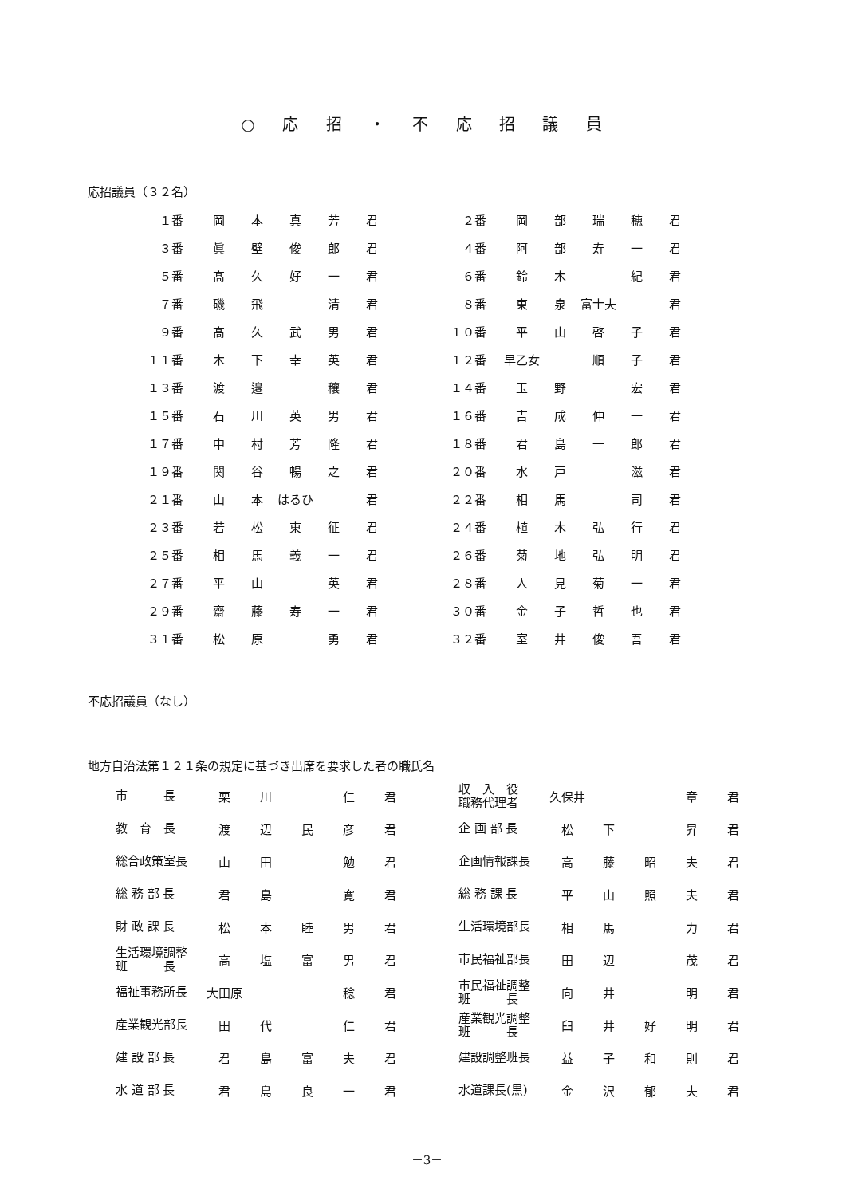○ 応 招 ・ 不 応 招 議 員
応招議員（３２名）
| １番 | 岡 | 本 | 真 | 芳 | 君 | ２番 | 岡 | 部 | 瑞 | 穂 | 君 |
| ３番 | 眞 | 壁 | 俊 | 郎 | 君 | ４番 | 阿 | 部 | 寿 | 一 | 君 |
| ５番 | 髙 | 久 | 好 | 一 | 君 | ６番 | 鈴 | 木 | | 紀 | 君 |
| ７番 | 磯 | 飛 | | 清 | 君 | ８番 | 東 | 泉 | 富士夫 | | 君 |
| ９番 | 髙 | 久 | 武 | 男 | 君 | １０番 | 平 | 山 | 啓 | 子 | 君 |
| １１番 | 木 | 下 | 幸 | 英 | 君 | １２番 | 早乙女 | | 順 | 子 | 君 |
| １３番 | 渡 | 邉 | | 穰 | 君 | １４番 | 玉 | 野 | | 宏 | 君 |
| １５番 | 石 | 川 | 英 | 男 | 君 | １６番 | 吉 | 成 | 伸 | 一 | 君 |
| １７番 | 中 | 村 | 芳 | 隆 | 君 | １８番 | 君 | 島 | 一 | 郎 | 君 |
| １９番 | 関 | 谷 | 暢 | 之 | 君 | ２０番 | 水 | 戸 | | 滋 | 君 |
| ２１番 | 山 | 本 | はるひ | | 君 | ２２番 | 相 | 馬 | | 司 | 君 |
| ２３番 | 若 | 松 | 東 | 征 | 君 | ２４番 | 植 | 木 | 弘 | 行 | 君 |
| ２５番 | 相 | 馬 | 義 | 一 | 君 | ２６番 | 菊 | 地 | 弘 | 明 | 君 |
| ２７番 | 平 | 山 | | 英 | 君 | ２８番 | 人 | 見 | 菊 | 一 | 君 |
| ２９番 | 齋 | 藤 | 寿 | 一 | 君 | ３０番 | 金 | 子 | 哲 | 也 | 君 |
| ３１番 | 松 | 原 | | 勇 | 君 | ３２番 | 室 | 井 | 俊 | 吾 | 君 |
不応招議員（なし）
地方自治法第１２１条の規定に基づき出席を要求した者の職氏名
| 市 長 | 栗 | 川 | | 仁 | 君 | | 収 入 役 職務代理者 | 久保井 | | | 章 | 君 |
| 教 育 長 | 渡 | 辺 | 民 | 彦 | 君 | | 企 画 部 長 | 松 | 下 | | 昇 | 君 |
| 総合政策室長 | 山 | 田 | | 勉 | 君 | | 企画情報課長 | 高 | 藤 | 昭 | 夫 | 君 |
| 総 務 部 長 | 君 | 島 | | 寛 | 君 | | 総 務 課 長 | 平 | 山 | 照 | 夫 | 君 |
| 財 政 課 長 | 松 | 本 | 睦 | 男 | 君 | | 生活環境部長 | 相 | 馬 | | 力 | 君 |
| 生活環境調整 班 長 | 高 | 塩 | 富 | 男 | 君 | | 市民福祉部長 | 田 | 辺 | | 茂 | 君 |
| 福祉事務所長 | 大田原 | | | 稔 | 君 | | 市民福祉調整 班 長 | 向 | 井 | | 明 | 君 |
| 産業観光部長 | 田 | 代 | | 仁 | 君 | | 産業観光調整 班 長 | 臼 | 井 | 好 | 明 | 君 |
| 建 設 部 長 | 君 | 島 | 富 | 夫 | 君 | | 建設調整班長 | 益 | 子 | 和 | 則 | 君 |
| 水 道 部 長 | 君 | 島 | 良 | 一 | 君 | | 水道課長(黒) | 金 | 沢 | 郁 | 夫 | 君 |
－3－